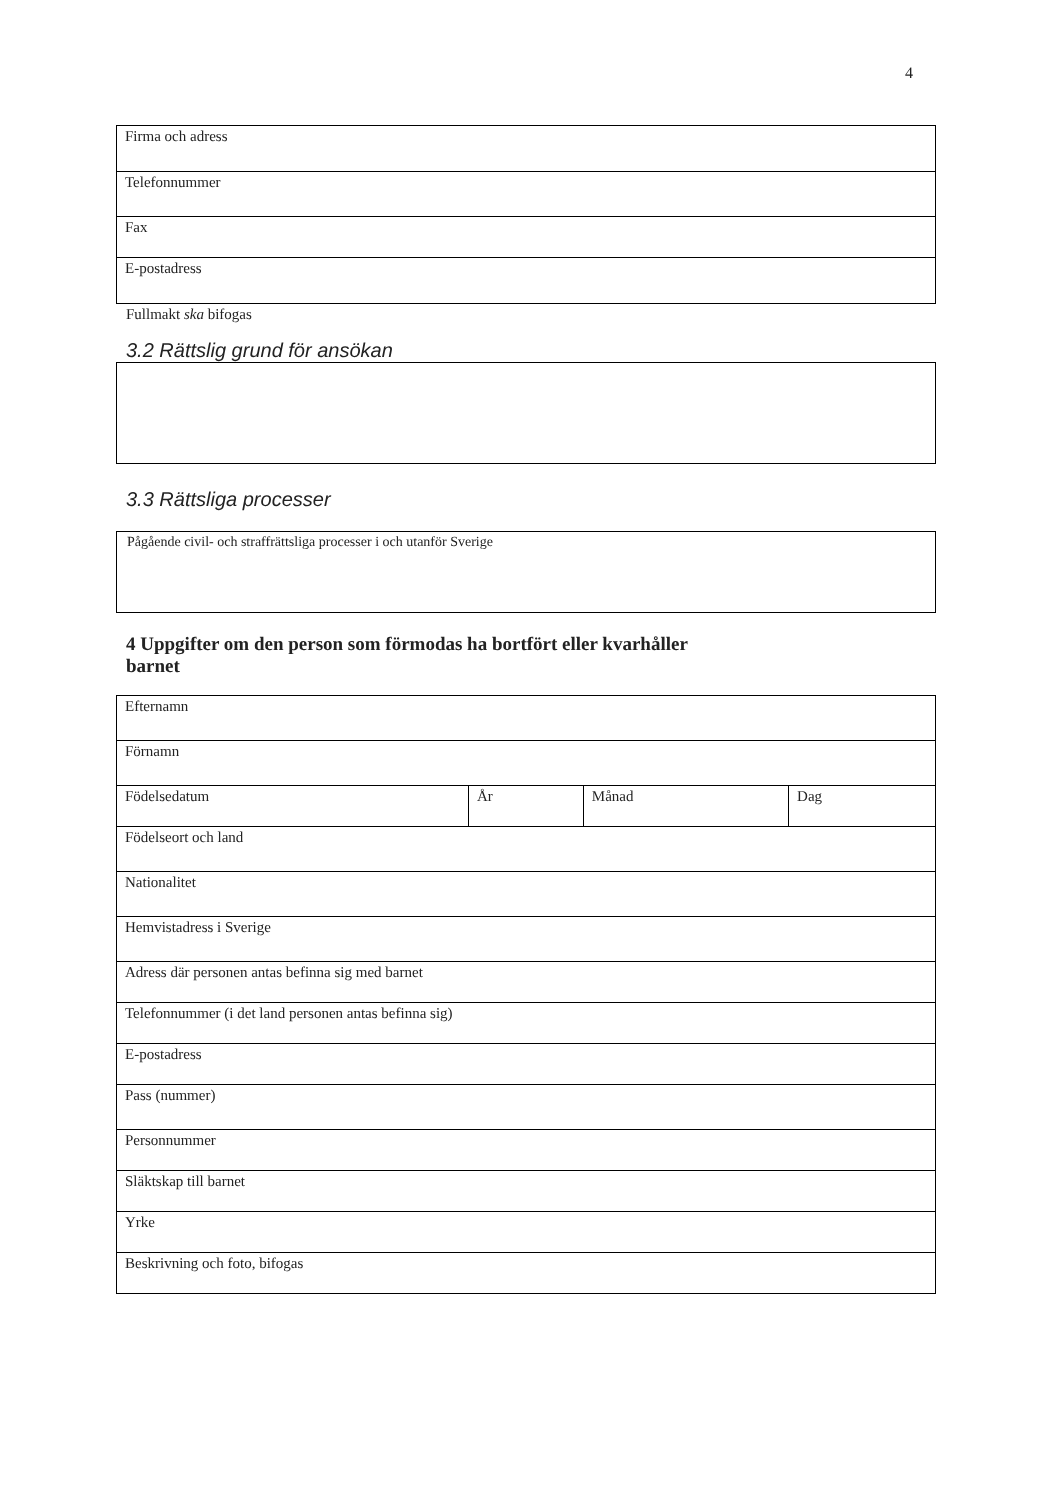4
| Firma och adress |
| Telefonnummer |
| Fax |
| E-postadress |
Fullmakt ska bifogas
3.2 Rättslig grund för ansökan
3.3 Rättsliga processer
Pågående civil- och straffrättsliga processer i och utanför Sverige
4 Uppgifter om den person som förmodas ha bortfört eller kvarhåller
barnet
| Efternamn | | | |
| Förnamn | | | |
| Födelsedatum | År | Månad | Dag |
| Födelseort och land | | | |
| Nationalitet | | | |
| Hemvistadress i Sverige | | | |
| Adress där personen antas befinna sig med barnet | | | |
| Telefonnummer (i det land personen antas befinna sig) | | | |
| E-postadress | | | |
| Pass (nummer) | | | |
| Personnummer | | | |
| Släktskap till barnet | | | |
| Yrke | | | |
| Beskrivning och foto, bifogas | | | |